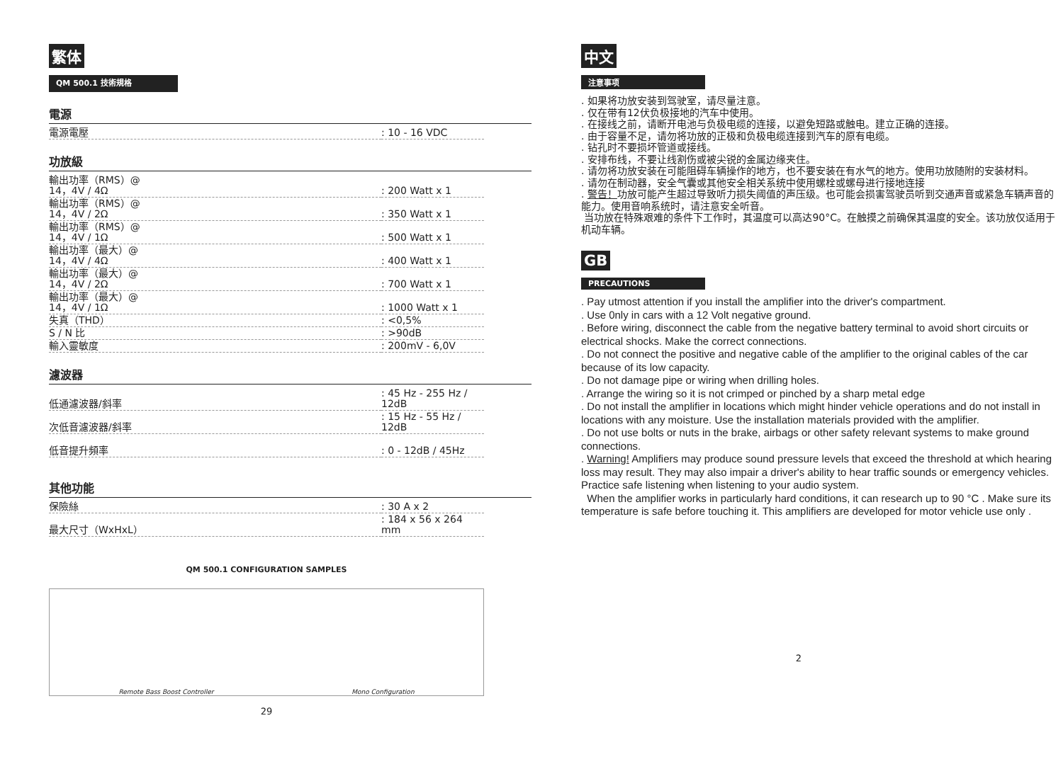繁体
QM 500.1 技術規格
電源
| 電源電壓 | : 10 - 16 VDC |
功放級
| 輸出功率（RMS）@ 14，4V / 4Ω | : 200 Watt x 1 |
| 輸出功率（RMS）@ 14，4V / 2Ω | : 350 Watt x 1 |
| 輸出功率（RMS）@ 14，4V / 1Ω | : 500 Watt x 1 |
| 輸出功率（最大）@ 14，4V / 4Ω | : 400 Watt x 1 |
| 輸出功率（最大）@ 14，4V / 2Ω | : 700 Watt x 1 |
| 輸出功率（最大）@ 14，4V / 1Ω | : 1000 Watt x 1 |
| 失真（THD） | : <0,5% |
| S / N 比 | : >90dB |
| 輸入靈敏度 | : 200mV - 6,0V |
濾波器
| 低通濾波器/斜率 | : 45 Hz - 255 Hz / 12dB |
| 次低音濾波器/斜率 | : 15 Hz - 55 Hz / 12dB |
| 低音提升頻率 | : 0 - 12dB / 45Hz |
其他功能
| 保險絲 | : 30 A x 2 |
| 最大尺寸（WxHxL） | : 184 x 56 x 264 mm |
QM 500.1 CONFIGURATION SAMPLES
Remote Bass Boost Controller Mono Configuration
29
中文
注意事项
. 如果将功放安装到驾驶室，请尽量注意。
. 仅在带有12伏负极接地的汽车中使用。
. 在接线之前，请断开电池与负极电缆的连接，以避免短路或触电。建立正确的连接。
. 由于容量不足，请勿将功放的正极和负极电缆连接到汽车的原有电缆。
. 钻孔时不要损坏管道或接线。
. 安排布线，不要让线割伤或被尖锐的金属边缘夹住。
. 请勿将功放安装在可能阻碍车辆操作的地方，也不要安装在有水气的地方。使用功放随附的安装材料。
. 请勿在制动器，安全气囊或其他安全相关系统中使用螺栓或螺母进行接地连接
. 警告！功放可能产生超过导致听力损失阈值的声压级。也可能会损害驾驶员听到交通声音或紧急车辆声音的能力。使用音响系统时，请注意安全听音。
当功放在特殊艰难的条件下工作时，其温度可以高达90°C。在触摸之前确保其温度的安全。该功放仅适用于机动车辆。
GB
PRECAUTIONS
. Pay utmost attention if you install the amplifier into the driver's compartment.
. Use 0nly in cars with a 12 Volt negative ground.
. Before wiring, disconnect the cable from the negative battery terminal to avoid short circuits or electrical shocks. Make the correct connections.
. Do not connect the positive and negative cable of the amplifier to the original cables of the car because of its low capacity.
. Do not damage pipe or wiring when drilling holes.
. Arrange the wiring so it is not crimped or pinched by a sharp metal edge
. Do not install the amplifier in locations which might hinder vehicle operations and do not install in locations with any moisture. Use the installation materials provided with the amplifier.
. Do not use bolts or nuts in the brake, airbags or other safety relevant systems to make ground connections.
. Warning! Amplifiers may produce sound pressure levels that exceed the threshold at which hearing loss may result. They may also impair a driver's ability to hear traffic sounds or emergency vehicles. Practice safe listening when listening to your audio system.
When the amplifier works in particularly hard conditions, it can research up to 90 °C . Make sure its temperature is safe before touching it. This amplifiers are developed for motor vehicle use only .
2